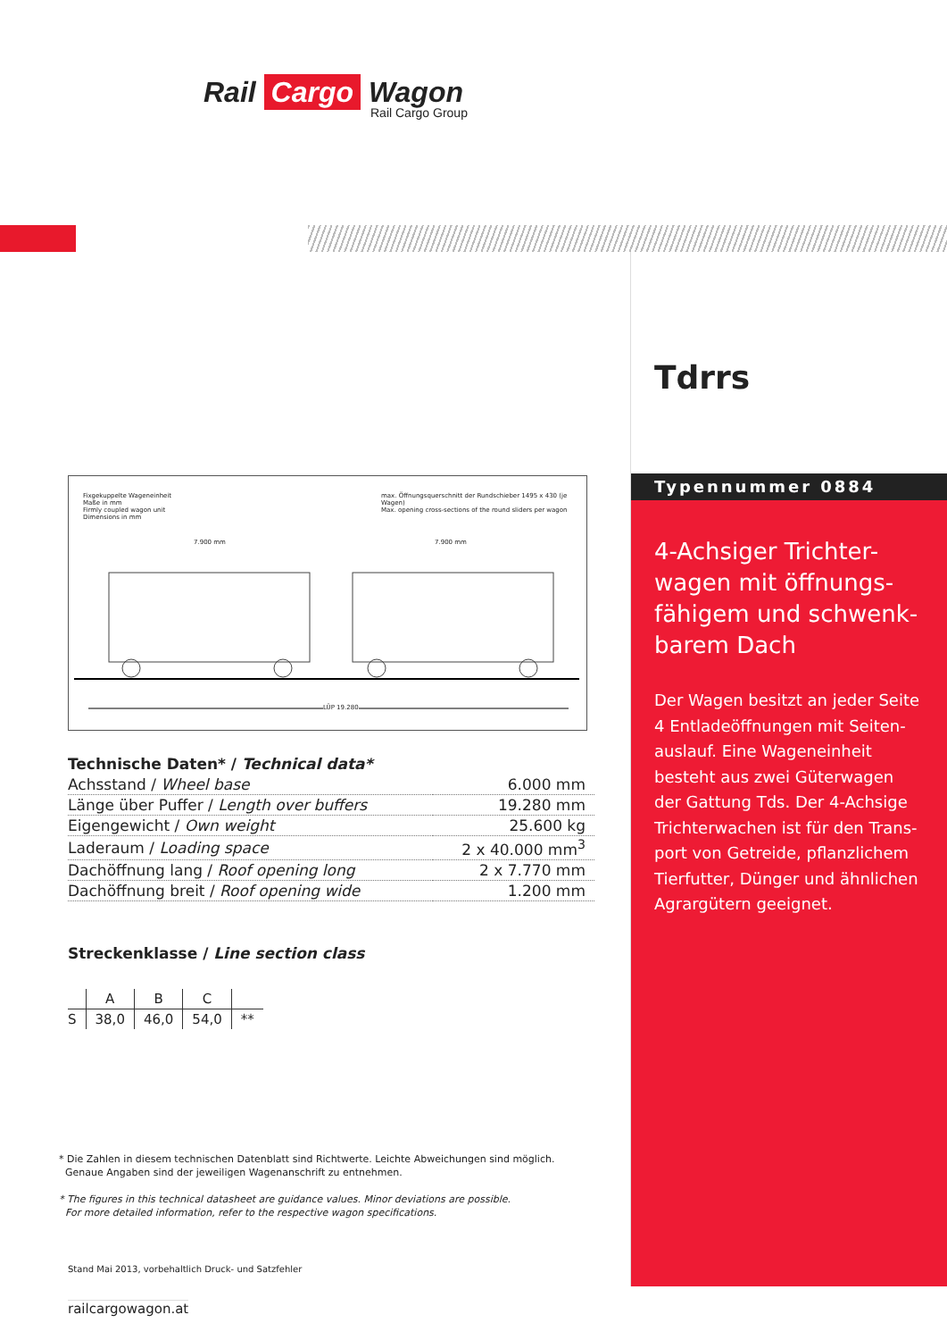Rail Cargo Wagon
Rail Cargo Group
Tdrrs
Typennummer 0884
4-Achsiger Trichter-wagen mit öffnungs-fähigem und schwenk-barem Dach
Der Wagen besitzt an jeder Seite 4 Entladeöffnungen mit Seiten-auslauf. Eine Wageneinheit besteht aus zwei Güterwagen der Gattung Tds. Der 4-Achsige Trichterwachen ist für den Trans-port von Getreide, pflanzlichem Tierfutter, Dünger und ähnlichen Agrargütern geeignet.
Fixgekuppelte Wageneinheit
Maße in mm
Firmly coupled wagon unit
Dimensions in mm
max. Öffnungsquerschnitt der Rundschieber 1495 x 430 (je Wagen)
Max. opening cross-sections of the round sliders per wagon
7.900 mm 7.900 mm
LÜP 19.280
Technische Daten* / Technical data*
| Achsstand / Wheel base | 6.000 mm |
| Länge über Puffer / Length over buffers | 19.280 mm |
| Eigengewicht / Own weight | 25.600 kg |
| Laderaum / Loading space | 2 x 40.000 mm<sup>3</sup> |
| Dachöffnung lang / Roof opening long | 2 x 7.770 mm |
| Dachöffnung breit / Roof opening wide | 1.200 mm |
Streckenklasse / Line section class
| | A | B | C | |
| --- | --- | --- | --- | --- |
| S | 38,0 | 46,0 | 54,0 | ** |
* Die Zahlen in diesem technischen Datenblatt sind Richtwerte. Leichte Abweichungen sind möglich.
Genaue Angaben sind der jeweiligen Wagenanschrift zu entnehmen.
* The figures in this technical datasheet are guidance values. Minor deviations are possible.
For more detailed information, refer to the respective wagon specifications.
Stand Mai 2013, vorbehaltlich Druck- und Satzfehler
railcargowagon.at